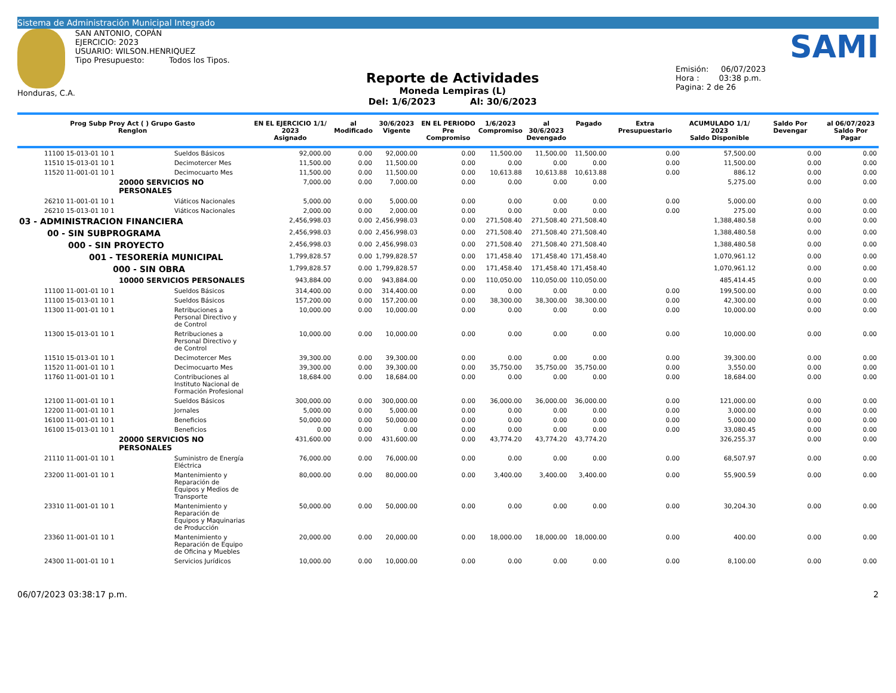Sistema de Administración Municipal Integrado
Honduras, C.A. SAN ANTONIO, COPÁN
EJERCICIO: 2023
USUARIO: WILSON.HENRIQUEZ
Tipo Presupuesto: Todos los Tipos.
Reporte de Actividades
Moneda Lempiras (L)
Del: 1/6/2023 Al: 30/6/2023
SAMI
Emisión: 06/07/2023
Hora : 03:38 p.m.
Pagina: 2 de 26
| Prog Subp Proy Act ( ) Grupo Gasto Renglon | | EN EL EJERCICIO 1/1/ 2023 Asignado | al Modificado | 30/6/2023 Vigente | EN EL PERIODO Pre Compromiso | 1/6/2023 Compromiso | al 30/6/2023 Devengado | Pagado | Extra Presupuestario | ACUMULADO 1/1/ 2023 Saldo Disponible | Saldo Por Devengar | al 06/07/2023 Saldo Por Pagar |
| --- | --- | --- | --- | --- | --- | --- | --- | --- | --- | --- | --- | --- |
| 11100 15-013-01 10 1 | Sueldos Básicos | 92,000.00 | 0.00 | 92,000.00 | 0.00 | 11,500.00 | 11,500.00 | 11,500.00 | 0.00 | 57,500.00 | 0.00 | 0.00 |
| 11510 15-013-01 10 1 | Decimotercer Mes | 11,500.00 | 0.00 | 11,500.00 | 0.00 | 0.00 | 0.00 | 0.00 | 0.00 | 11,500.00 | 0.00 | 0.00 |
| 11520 11-001-01 10 1 | Decimocuarto Mes | 11,500.00 | 0.00 | 11,500.00 | 0.00 | 10,613.88 | 10,613.88 | 10,613.88 | 0.00 | 886.12 | 0.00 | 0.00 |
| 20000 SERVICIOS NO PERSONALES | | 7,000.00 | 0.00 | 7,000.00 | 0.00 | 0.00 | 0.00 | 0.00 | | 5,275.00 | 0.00 | 0.00 |
| 26210 11-001-01 10 1 | Viáticos Nacionales | 5,000.00 | 0.00 | 5,000.00 | 0.00 | 0.00 | 0.00 | 0.00 | 0.00 | 5,000.00 | 0.00 | 0.00 |
| 26210 15-013-01 10 1 | Viáticos Nacionales | 2,000.00 | 0.00 | 2,000.00 | 0.00 | 0.00 | 0.00 | 0.00 | 0.00 | 275.00 | 0.00 | 0.00 |
| 03 - ADMINISTRACION FINANCIERA | | 2,456,998.03 | 0.00 | 2,456,998.03 | 0.00 | 271,508.40 | 271,508.40 | 271,508.40 | | 1,388,480.58 | 0.00 | 0.00 |
| 00 - SIN SUBPROGRAMA | | 2,456,998.03 | 0.00 | 2,456,998.03 | 0.00 | 271,508.40 | 271,508.40 | 271,508.40 | | 1,388,480.58 | 0.00 | 0.00 |
| 000 - SIN PROYECTO | | 2,456,998.03 | 0.00 | 2,456,998.03 | 0.00 | 271,508.40 | 271,508.40 | 271,508.40 | | 1,388,480.58 | 0.00 | 0.00 |
| 001 - TESORERÍA MUNICIPAL | | 1,799,828.57 | 0.00 | 1,799,828.57 | 0.00 | 171,458.40 | 171,458.40 | 171,458.40 | | 1,070,961.12 | 0.00 | 0.00 |
| 000 - SIN OBRA | | 1,799,828.57 | 0.00 | 1,799,828.57 | 0.00 | 171,458.40 | 171,458.40 | 171,458.40 | | 1,070,961.12 | 0.00 | 0.00 |
| 10000 SERVICIOS PERSONALES | | 943,884.00 | 0.00 | 943,884.00 | 0.00 | 110,050.00 | 110,050.00 | 110,050.00 | | 485,414.45 | 0.00 | 0.00 |
| 11100 11-001-01 10 1 | Sueldos Básicos | 314,400.00 | 0.00 | 314,400.00 | 0.00 | 0.00 | 0.00 | 0.00 | 0.00 | 199,500.00 | 0.00 | 0.00 |
| 11100 15-013-01 10 1 | Sueldos Básicos | 157,200.00 | 0.00 | 157,200.00 | 0.00 | 38,300.00 | 38,300.00 | 38,300.00 | 0.00 | 42,300.00 | 0.00 | 0.00 |
| 11300 11-001-01 10 1 | Retribuciones a Personal Directivo y de Control | 10,000.00 | 0.00 | 10,000.00 | 0.00 | 0.00 | 0.00 | 0.00 | 0.00 | 10,000.00 | 0.00 | 0.00 |
| 11300 15-013-01 10 1 | Retribuciones a Personal Directivo y de Control | 10,000.00 | 0.00 | 10,000.00 | 0.00 | 0.00 | 0.00 | 0.00 | 0.00 | 10,000.00 | 0.00 | 0.00 |
| 11510 15-013-01 10 1 | Decimotercer Mes | 39,300.00 | 0.00 | 39,300.00 | 0.00 | 0.00 | 0.00 | 0.00 | 0.00 | 39,300.00 | 0.00 | 0.00 |
| 11520 11-001-01 10 1 | Decimocuarto Mes | 39,300.00 | 0.00 | 39,300.00 | 0.00 | 35,750.00 | 35,750.00 | 35,750.00 | 0.00 | 3,550.00 | 0.00 | 0.00 |
| 11760 11-001-01 10 1 | Contribuciones al Instituto Nacional de Formación Profesional | 18,684.00 | 0.00 | 18,684.00 | 0.00 | 0.00 | 0.00 | 0.00 | 0.00 | 18,684.00 | 0.00 | 0.00 |
| 12100 11-001-01 10 1 | Sueldos Básicos | 300,000.00 | 0.00 | 300,000.00 | 0.00 | 36,000.00 | 36,000.00 | 36,000.00 | 0.00 | 121,000.00 | 0.00 | 0.00 |
| 12200 11-001-01 10 1 | Jornales | 5,000.00 | 0.00 | 5,000.00 | 0.00 | 0.00 | 0.00 | 0.00 | 0.00 | 3,000.00 | 0.00 | 0.00 |
| 16100 11-001-01 10 1 | Beneficios | 50,000.00 | 0.00 | 50,000.00 | 0.00 | 0.00 | 0.00 | 0.00 | 0.00 | 5,000.00 | 0.00 | 0.00 |
| 16100 15-013-01 10 1 | Beneficios | 0.00 | 0.00 | 0.00 | 0.00 | 0.00 | 0.00 | 0.00 | 0.00 | 33,080.45 | 0.00 | 0.00 |
| 20000 SERVICIOS NO PERSONALES | | 431,600.00 | 0.00 | 431,600.00 | 0.00 | 43,774.20 | 43,774.20 | 43,774.20 | | 326,255.37 | 0.00 | 0.00 |
| 21110 11-001-01 10 1 | Suministro de Energía Eléctrica | 76,000.00 | 0.00 | 76,000.00 | 0.00 | 0.00 | 0.00 | 0.00 | 0.00 | 68,507.97 | 0.00 | 0.00 |
| 23200 11-001-01 10 1 | Mantenimiento y Reparación de Equipos y Medios de Transporte | 80,000.00 | 0.00 | 80,000.00 | 0.00 | 3,400.00 | 3,400.00 | 3,400.00 | 0.00 | 55,900.59 | 0.00 | 0.00 |
| 23310 11-001-01 10 1 | Mantenimiento y Reparación de Equipos y Maquinarias de Producción | 50,000.00 | 0.00 | 50,000.00 | 0.00 | 0.00 | 0.00 | 0.00 | 0.00 | 30,204.30 | 0.00 | 0.00 |
| 23360 11-001-01 10 1 | Mantenimiento y Reparación de Equipo de Oficina y Muebles | 20,000.00 | 0.00 | 20,000.00 | 0.00 | 18,000.00 | 18,000.00 | 18,000.00 | 0.00 | 400.00 | 0.00 | 0.00 |
| 24300 11-001-01 10 1 | Servicios Jurídicos | 10,000.00 | 0.00 | 10,000.00 | 0.00 | 0.00 | 0.00 | 0.00 | 0.00 | 8,100.00 | 0.00 | 0.00 |
06/07/2023 03:38:17 p.m. 2